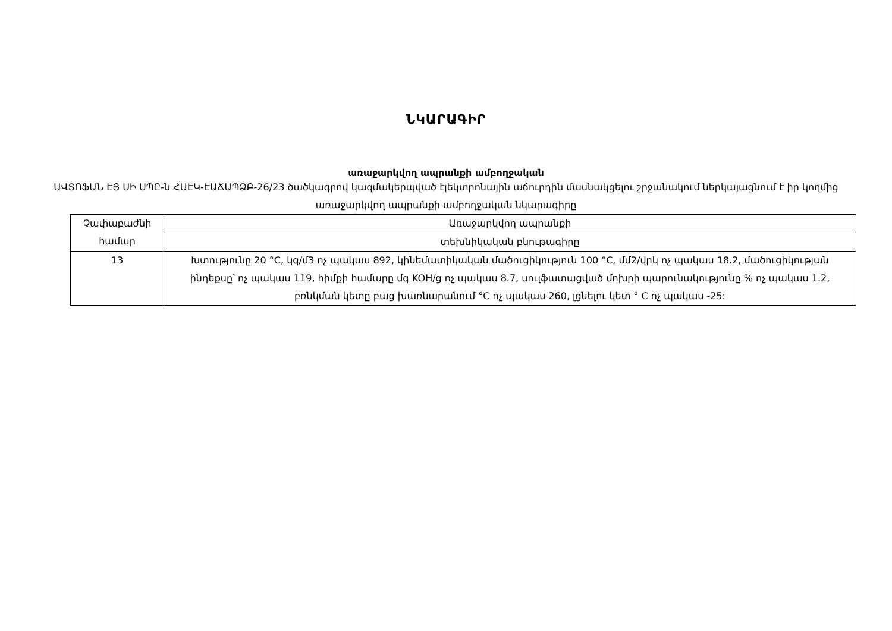ՆԿԱՐԱԳԻՐ
առաջարկվող ապրանքի ամբողջական
ԱՎՏՈՖԱՆ ԷՅ ՍԻ ՍՊԸ-ն ՀԱԷԿ-ԷԱՃԱՊՁԲ-26/23 ծածկագրով կազմակերպված էլեկտրոնային աճուրդին մասնակցելու շրջանակում ներկայացնում է իր կողմից առաջարկվող ապրանքի ամբողջական նկարագիրը
| Չափաբաժնի համար | Առաջարկվող ապրանքի |
| --- | --- |
| | տեխնիկական բնութագիրը |
| 13 | Խտությունը 20 °C, կգ/մ3 ոչ պակաս 892, կինեմատիկական մածուցիկություն 100 °C, մմ2/վրկ ոչ պակաս 18.2, մածուցիկության ինդեքսը՝ ոչ պակաս 119, հիմքի համարը մգ KOH/g ոչ պակաս 8.7, սուլֆատացված մոխրի պարունակությունը % ոչ պակաս 1.2, բռնկման կետը բաց խառնարանում °C ոչ պակաս 260, լցնելու կետ ° C ոչ պակաս -25: |